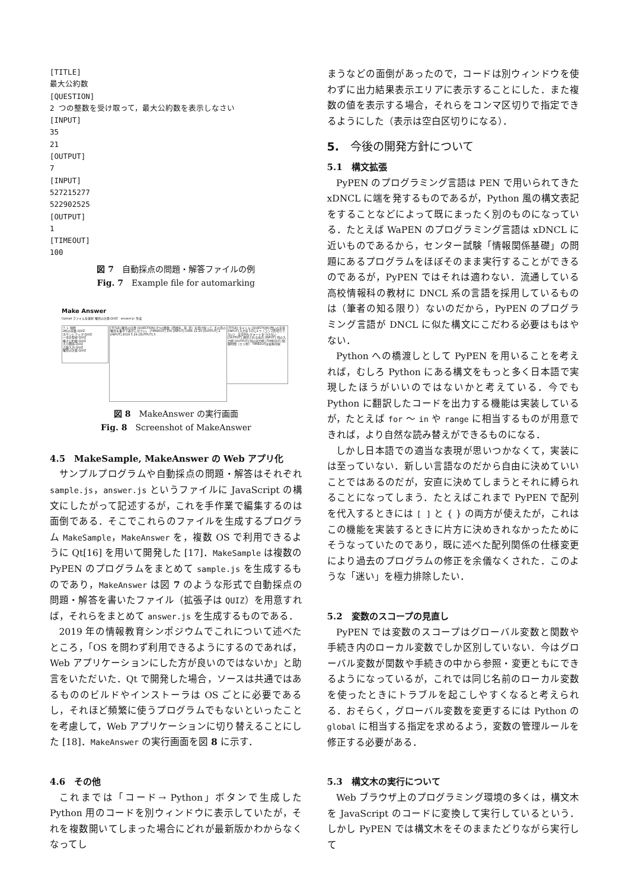[TITLE]
最大公約数
[QUESTION]
2 つの整数を受け取って，最大公約数を表示しなさい
[INPUT]
35
21
[OUTPUT]
7
[INPUT]
527215277
522902525
[OUTPUT]
1
[TIMEOUT]
100
図 7　自動採点の問題・解答ファイルの例
Fig. 7　Example file for automarking
Make Answer
Upload ファイルを選択 曜日の計算.QUIZ　answer.js 生成
↑ ↓ 削除
2桁の奇数.QUIZ
カウントアップ.QUIZ
一次方程式.QUIZ
最大公約数.QUIZ
大小関係.QUIZ
点数入力.QUIZ
曜日の計算.QUIZ
[TITLE] 曜日の計算 [QUESTION] 3つの整数（西暦年, 月, 日）を受け取って, その日の曜日を番号で表示しなさい。 [TIMEOUT] 100 [INPUT] 1966 12 20 [OUTPUT] 2 [INPUT] 2019 5 24 [OUTPUT] 5
[TITLE] タイトル [QUESTION] 問いの文章 [INPUT] 入力を1行に1つ（コンマ区切りでない） 文字列もクォートをつけない [OUTPUT] 期待される出力 [INPUT] 別の入力例 [OUTPUT] 別の出力例 [TIMEOUT] 制限時間（ミリ秒） TIMEOUTは省略可能
図 8　MakeAnswer の実行画面
Fig. 8　Screenshot of MakeAnswer
4.5　MakeSample, MakeAnswer の Web アプリ化
サンプルプログラムや自動採点の問題・解答はそれぞれ sample.js，answer.js というファイルに JavaScript の構文にしたがって記述するが，これを手作業で編集するのは面倒である．そこでこれらのファイルを生成するプログラム MakeSample，MakeAnswer を，複数 OS で利用できるように Qt[16] を用いて開発した [17]．MakeSample は複数の PyPEN のプログラムをまとめて sample.js を生成するものであり，MakeAnswer は図 7 のような形式で自動採点の問題・解答を書いたファイル（拡張子は QUIZ）を用意すれば，それらをまとめて answer.js を生成するものである．
2019 年の情報教育シンポジウムでこれについて述べたところ，「OS を問わず利用できるようにするのであれば，Web アプリケーションにした方が良いのではないか」と助言をいただいた．Qt で開発した場合，ソースは共通ではあるもののビルドやインストーラは OS ごとに必要であるし，それほど頻繁に使うプログラムでもないといったことを考慮して，Web アプリケーションに切り替えることにした [18]．MakeAnswer の実行画面を図 8 に示す．
4.6　その他
これまでは「コード→ Python」ボタンで生成した Python 用のコードを別ウィンドウに表示していたが，それを複数開いてしまった場合にどれが最新版かわからなくなってし
まうなどの面倒があったので，コードは別ウィンドウを使わずに出力結果表示エリアに表示することにした．また複数の値を表示する場合，それらをコンマ区切りで指定できるようにした（表示は空白区切りになる）．
5.　今後の開発方針について
5.1　構文拡張
PyPEN のプログラミング言語は PEN で用いられてきた xDNCL に端を発するものであるが，Python 風の構文表記をすることなどによって既にまったく別のものになっている．たとえば WaPEN のプログラミング言語は xDNCL に近いものであるから，センター試験「情報関係基礎」の問題にあるプログラムをほぼそのまま実行することができるのであるが，PyPEN ではそれは適わない．流通している高校情報科の教材に DNCL 系の言語を採用しているものは（筆者の知る限り）ないのだから，PyPEN のプログラミング言語が DNCL に似た構文にこだわる必要はもはやない．
Python への橋渡しとして PyPEN を用いることを考えれば，むしろ Python にある構文をもっと多く日本語で実現したほうがいいのではないかと考えている．今でも Python に翻訳したコードを出力する機能は実装しているが，たとえば for 〜 in や range に相当するものが用意できれば，より自然な読み替えができるものになる．
しかし日本語での適当な表現が思いつかなくて，実装には至っていない．新しい言語なのだから自由に決めていいことではあるのだが，安直に決めてしまうとそれに縛られることになってしまう．たとえばこれまで PyPEN で配列を代入するときには [ ] と { } の両方が使えたが，これはこの機能を実装するときに片方に決めきれなかったためにそうなっていたのであり，既に述べた配列関係の仕様変更により過去のプログラムの修正を余儀なくされた．このような「迷い」を極力排除したい．
5.2　変数のスコープの見直し
PyPEN では変数のスコープはグローバル変数と関数や手続き内のローカル変数でしか区別していない．今はグローバル変数が関数や手続きの中から参照・変更ともにできるようになっているが，これでは同じ名前のローカル変数を使ったときにトラブルを起こしやすくなると考えられる．おそらく，グローバル変数を変更するには Python の global に相当する指定を求めるよう，変数の管理ルールを修正する必要がある．
5.3　構文木の実行について
Web ブラウザ上のプログラミング環境の多くは，構文木を JavaScript のコードに変換して実行しているという．しかし PyPEN では構文木をそのままたどりながら実行して